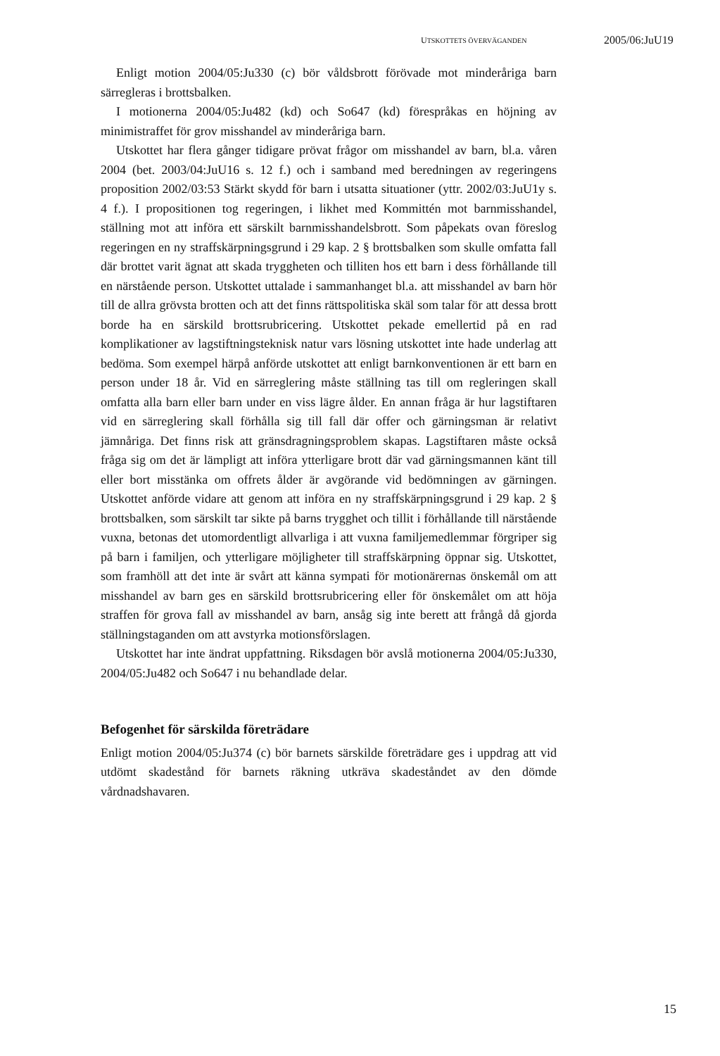UTSKOTTETS ÖVERVÄGANDEN 2005/06:JuU19
Enligt motion 2004/05:Ju330 (c) bör våldsbrott förövade mot minderåriga barn särregleras i brottsbalken.
I motionerna 2004/05:Ju482 (kd) och So647 (kd) förespråkas en höjning av minimistraffet för grov misshandel av minderåriga barn.
Utskottet har flera gånger tidigare prövat frågor om misshandel av barn, bl.a. våren 2004 (bet. 2003/04:JuU16 s. 12 f.) och i samband med beredningen av regeringens proposition 2002/03:53 Stärkt skydd för barn i utsatta situationer (yttr. 2002/03:JuU1y s. 4 f.). I propositionen tog regeringen, i likhet med Kommittén mot barnmisshandel, ställning mot att införa ett särskilt barnmisshandelsbrott. Som påpekats ovan föreslog regeringen en ny straffskärpningsgrund i 29 kap. 2 § brottsbalken som skulle omfatta fall där brottet varit ägnat att skada tryggheten och tilliten hos ett barn i dess förhållande till en närstående person. Utskottet uttalade i sammanhanget bl.a. att misshandel av barn hör till de allra grövsta brotten och att det finns rättspolitiska skäl som talar för att dessa brott borde ha en särskild brottsrubricering. Utskottet pekade emellertid på en rad komplikationer av lagstiftningsteknisk natur vars lösning utskottet inte hade underlag att bedöma. Som exempel härpå anförde utskottet att enligt barnkonventionen är ett barn en person under 18 år. Vid en särreglering måste ställning tas till om regleringen skall omfatta alla barn eller barn under en viss lägre ålder. En annan fråga är hur lagstiftaren vid en särreglering skall förhålla sig till fall där offer och gärningsman är relativt jämnåriga. Det finns risk att gränsdragningsproblem skapas. Lagstiftaren måste också fråga sig om det är lämpligt att införa ytterligare brott där vad gärningsmannen känt till eller bort misstänka om offrets ålder är avgörande vid bedömningen av gärningen. Utskottet anförde vidare att genom att införa en ny straffskärpningsgrund i 29 kap. 2 § brottsbalken, som särskilt tar sikte på barns trygghet och tillit i förhållande till närstående vuxna, betonas det utomordentligt allvarliga i att vuxna familjemedlemmar förgriper sig på barn i familjen, och ytterligare möjligheter till straffskärpning öppnar sig. Utskottet, som framhöll att det inte är svårt att känna sympati för motionärernas önskemål om att misshandel av barn ges en särskild brottsrubricering eller för önskemålet om att höja straffen för grova fall av misshandel av barn, ansåg sig inte berett att frångå då gjorda ställningstaganden om att avstyrka motionsförslagen.
Utskottet har inte ändrat uppfattning. Riksdagen bör avslå motionerna 2004/05:Ju330, 2004/05:Ju482 och So647 i nu behandlade delar.
Befogenhet för särskilda företrädare
Enligt motion 2004/05:Ju374 (c) bör barnets särskilde företrädare ges i uppdrag att vid utdömt skadestånd för barnets räkning utkräva skadeståndet av den dömde vårdnadshavaren.
15